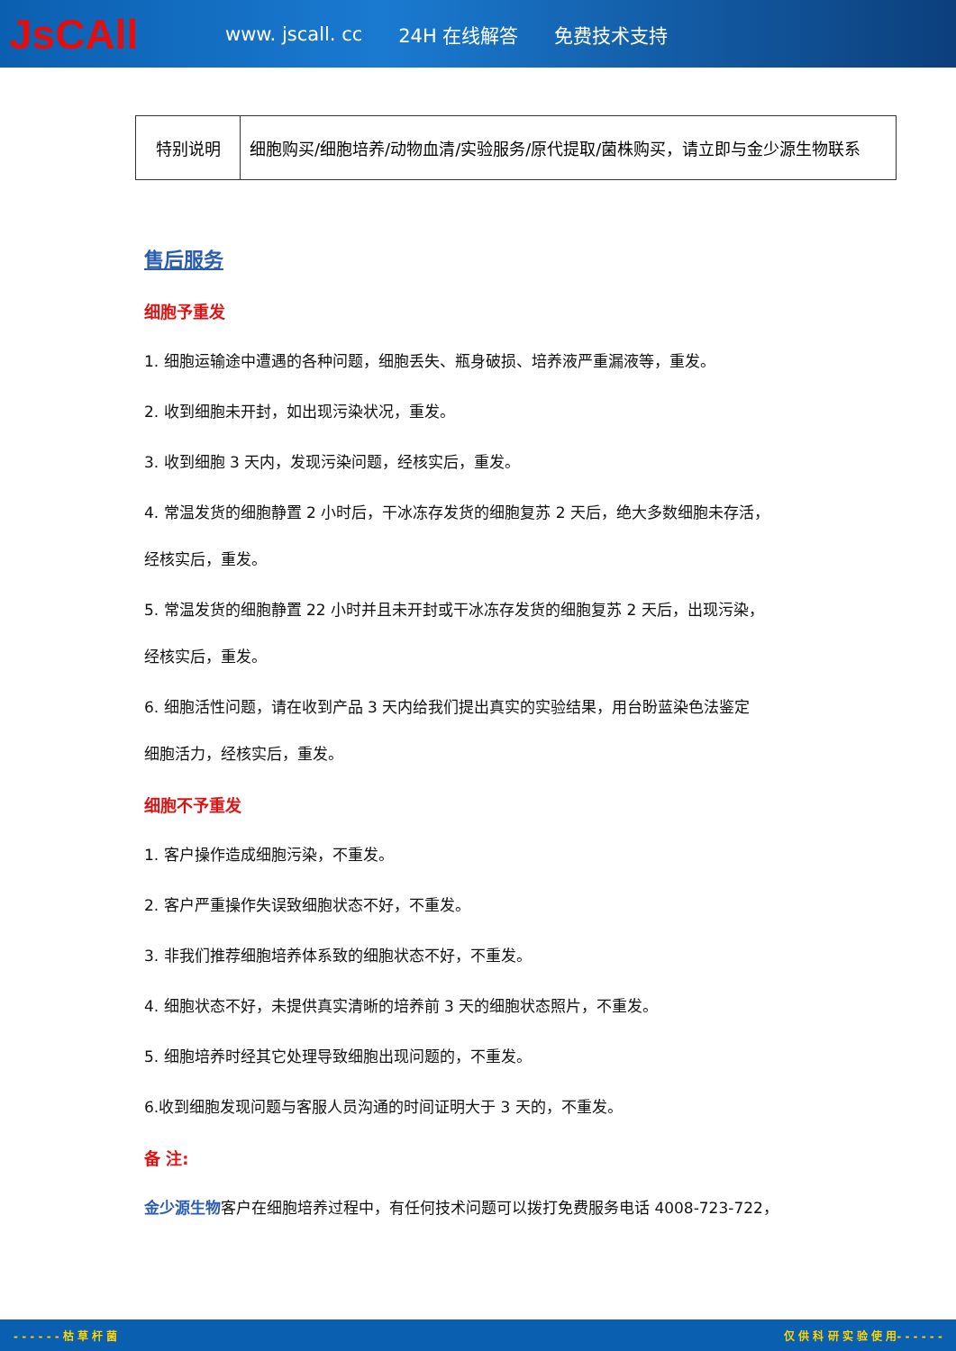JsCAll
www. jscall. cc 24H 在线解答 免费技术支持
| 特别说明 | 细胞购买/细胞培养/动物血清/实验服务/原代提取/菌株购买，请立即与金少源生物联系 |
售后服务
细胞予重发
1. 细胞运输途中遭遇的各种问题，细胞丢失、瓶身破损、培养液严重漏液等，重发。
2. 收到细胞未开封，如出现污染状况，重发。
3. 收到细胞 3 天内，发现污染问题，经核实后，重发。
4. 常温发货的细胞静置 2 小时后，干冰冻存发货的细胞复苏 2 天后，绝大多数细胞未存活，
经核实后，重发。
5. 常温发货的细胞静置 22 小时并且未开封或干冰冻存发货的细胞复苏 2 天后，出现污染，
经核实后，重发。
6. 细胞活性问题，请在收到产品 3 天内给我们提出真实的实验结果，用台盼蓝染色法鉴定
细胞活力，经核实后，重发。
细胞不予重发
1. 客户操作造成细胞污染，不重发。
2. 客户严重操作失误致细胞状态不好，不重发。
3. 非我们推荐细胞培养体系致的细胞状态不好，不重发。
4. 细胞状态不好，未提供真实清晰的培养前 3 天的细胞状态照片，不重发。
5. 细胞培养时经其它处理导致细胞出现问题的，不重发。
6.收到细胞发现问题与客服人员沟通的时间证明大于 3 天的，不重发。
备 注:
金少源生物客户在细胞培养过程中，有任何技术问题可以拨打免费服务电话 4008-723-722，
- - - - - - 枯 草 杆 菌 仅 供 科 研 实 验 使 用- - - - - -